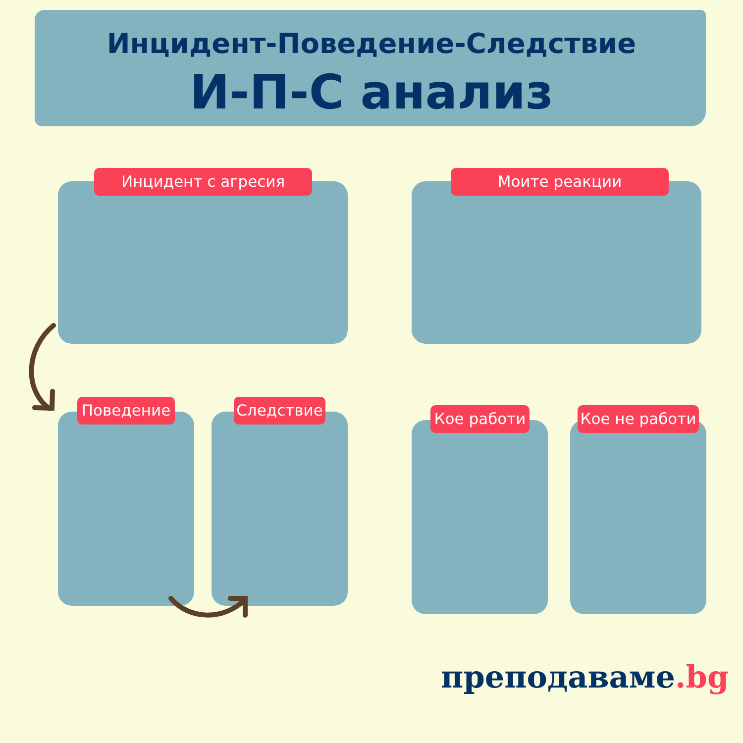Инцидент-Поведение-Следствие
И-П-С анализ
Инцидент с агресия Моите реакции
Поведение Следствие Кое работи Кое не работи
преподаваме.bg